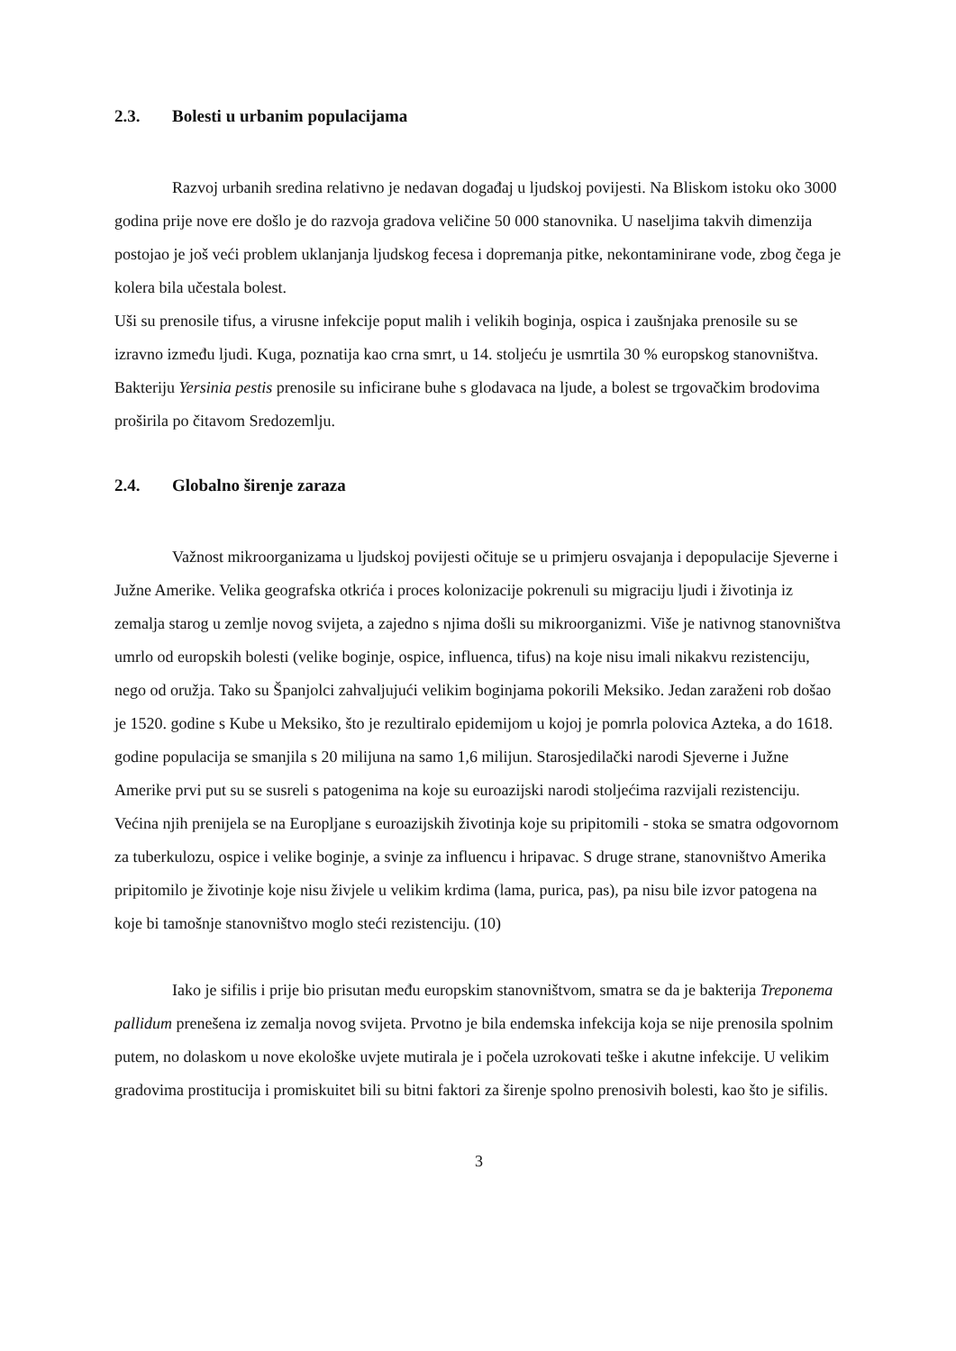2.3. Bolesti u urbanim populacijama
Razvoj urbanih sredina relativno je nedavan događaj u ljudskoj povijesti. Na Bliskom istoku oko 3000 godina prije nove ere došlo je do razvoja gradova veličine 50 000 stanovnika. U naseljima takvih dimenzija postojao je još veći problem uklanjanja ljudskog fecesa i dopremanja pitke, nekontaminirane vode, zbog čega je kolera bila učestala bolest.
Uši su prenosile tifus, a virusne infekcije poput malih i velikih boginja, ospica i zaušnjaka prenosile su se izravno između ljudi. Kuga, poznatija kao crna smrt, u 14. stoljeću je usmrtila 30 % europskog stanovništva. Bakteriju Yersinia pestis prenosile su inficirane buhe s glodavaca na ljude, a bolest se trgovačkim brodovima proširila po čitavom Sredozemlju.
2.4. Globalno širenje zaraza
Važnost mikroorganizama u ljudskoj povijesti očituje se u primjeru osvajanja i depopulacije Sjeverne i Južne Amerike. Velika geografska otkrića i proces kolonizacije pokrenuli su migraciju ljudi i životinja iz zemalja starog u zemlje novog svijeta, a zajedno s njima došli su mikroorganizmi. Više je nativnog stanovništva umrlo od europskih bolesti (velike boginje, ospice, influenca, tifus) na koje nisu imali nikakvu rezistenciju, nego od oružja. Tako su Španjolci zahvaljujući velikim boginjama pokorili Meksiko. Jedan zaraženi rob došao je 1520. godine s Kube u Meksiko, što je rezultiralo epidemijom u kojoj je pomrla polovica Azteka, a do 1618. godine populacija se smanjila s 20 milijuna na samo 1,6 milijun. Starosjedilački narodi Sjeverne i Južne Amerike prvi put su se susreli s patogenima na koje su euroazijski narodi stoljećima razvijali rezistenciju. Većina njih prenijela se na Europljane s euroazijskih životinja koje su pripitomili - stoka se smatra odgovornom za tuberkulozu, ospice i velike boginje, a svinje za influencu i hripavac. S druge strane, stanovništvo Amerika pripitomilo je životinje koje nisu živjele u velikim krdima (lama, purica, pas), pa nisu bile izvor patogena na koje bi tamošnje stanovništvo moglo steći rezistenciju. (10)
Iako je sifilis i prije bio prisutan među europskim stanovništvom, smatra se da je bakterija Treponema pallidum prenešena iz zemalja novog svijeta. Prvotno je bila endemska infekcija koja se nije prenosila spolnim putem, no dolaskom u nove ekološke uvjete mutirala je i počela uzrokovati teške i akutne infekcije. U velikim gradovima prostitucija i promiskuitet bili su bitni faktori za širenje spolno prenosivih bolesti, kao što je sifilis.
3